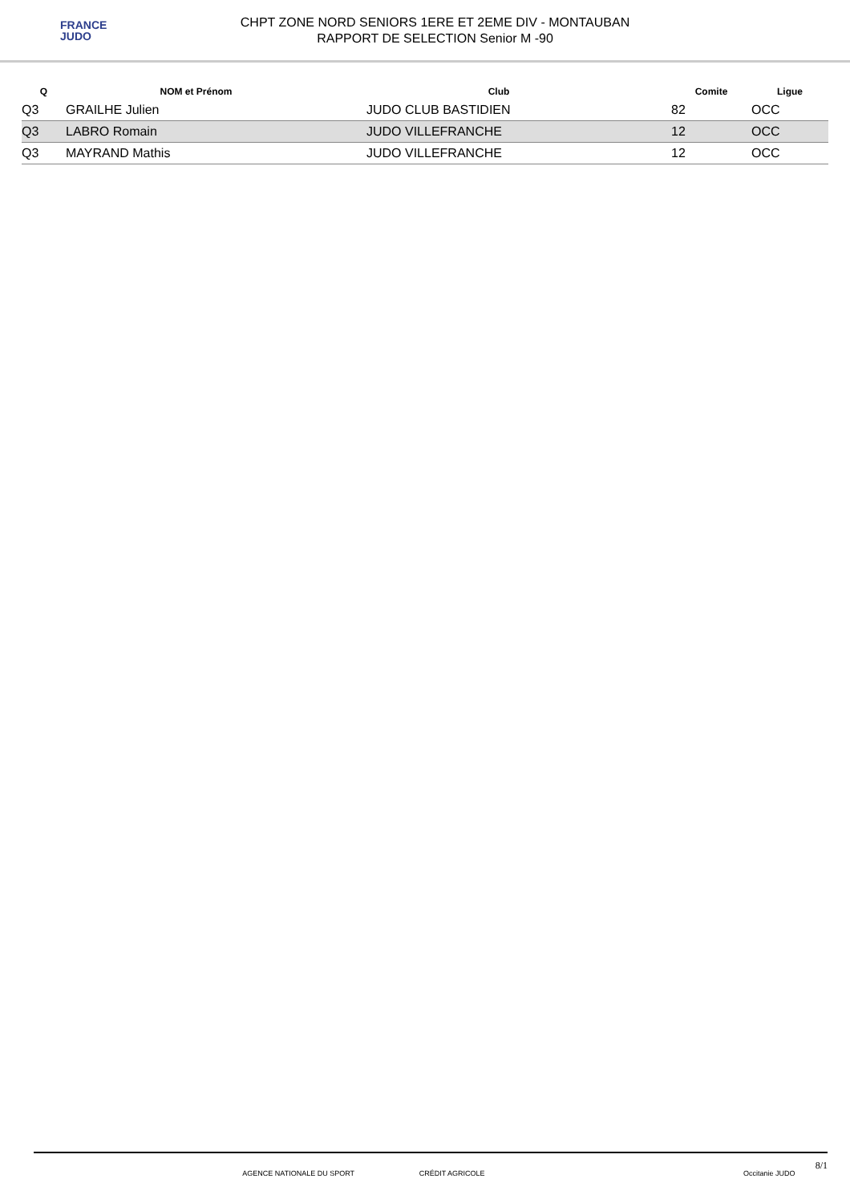FRANCE
JUDO
CHPT ZONE NORD SENIORS 1ERE ET 2EME DIV - MONTAUBAN
RAPPORT DE SELECTION Senior M -90
| Q | NOM et Prénom | Club | Comite | Ligue |
| --- | --- | --- | --- | --- |
| Q3 | GRAILHE Julien | JUDO CLUB BASTIDIEN | 82 | OCC |
| Q3 | LABRO Romain | JUDO VILLEFRANCHE | 12 | OCC |
| Q3 | MAYRAND Mathis | JUDO VILLEFRANCHE | 12 | OCC |
AGENCE NATIONALE DU SPORT CRÉDIT AGRICOLE Occitanie JUDO
8/1